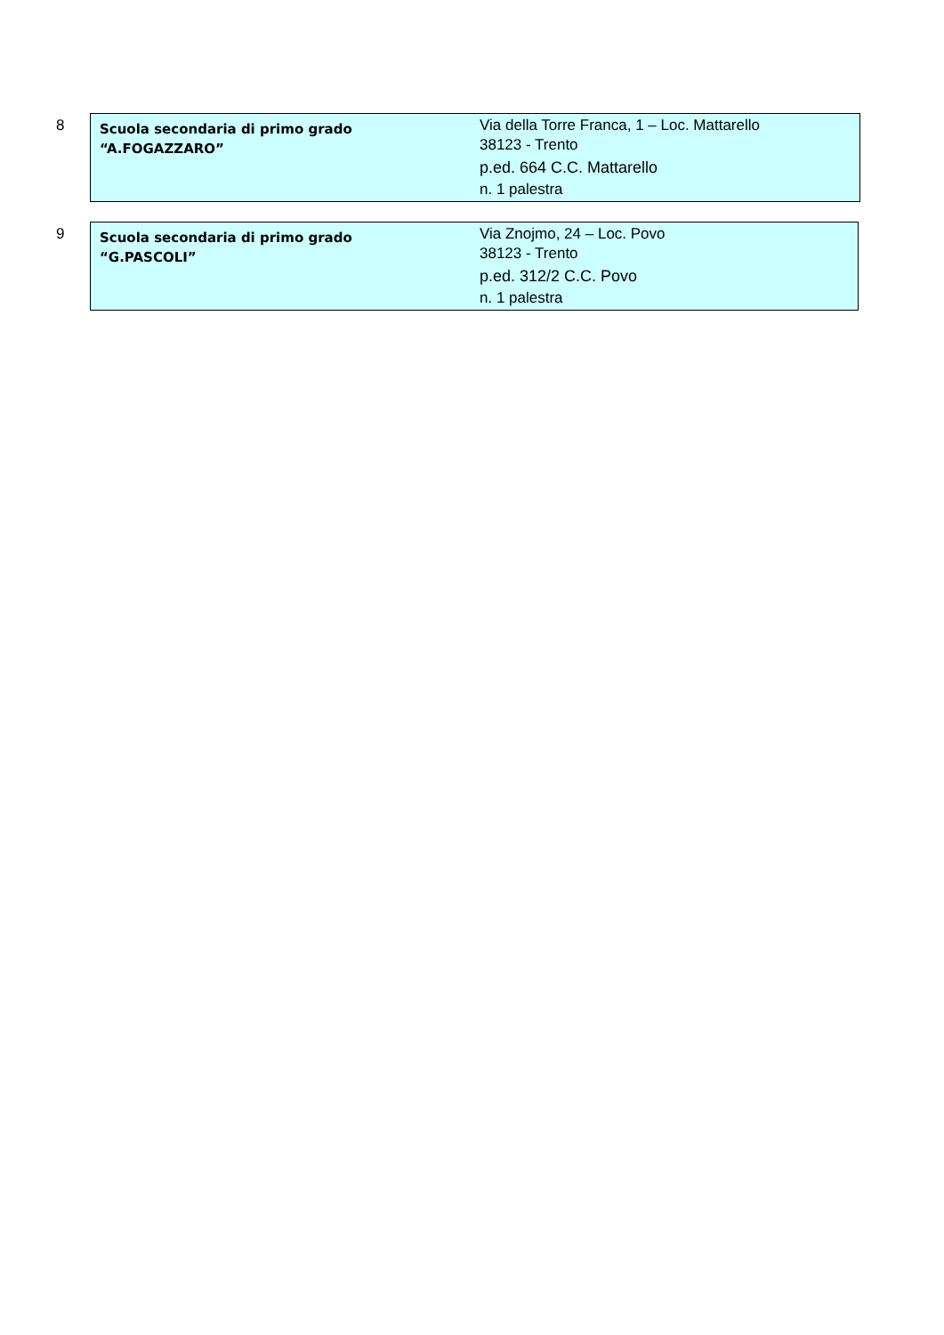8
| Scuola secondaria di primo grado “A.FOGAZZARO” | Via della Torre Franca, 1 – Loc. Mattarello 38123 - Trento p.ed. 664 C.C. Mattarello n. 1 palestra |
9
| Scuola secondaria di primo grado “G.PASCOLI” | Via Znojmo, 24 – Loc. Povo 38123 - Trento p.ed. 312/2 C.C. Povo n. 1 palestra |